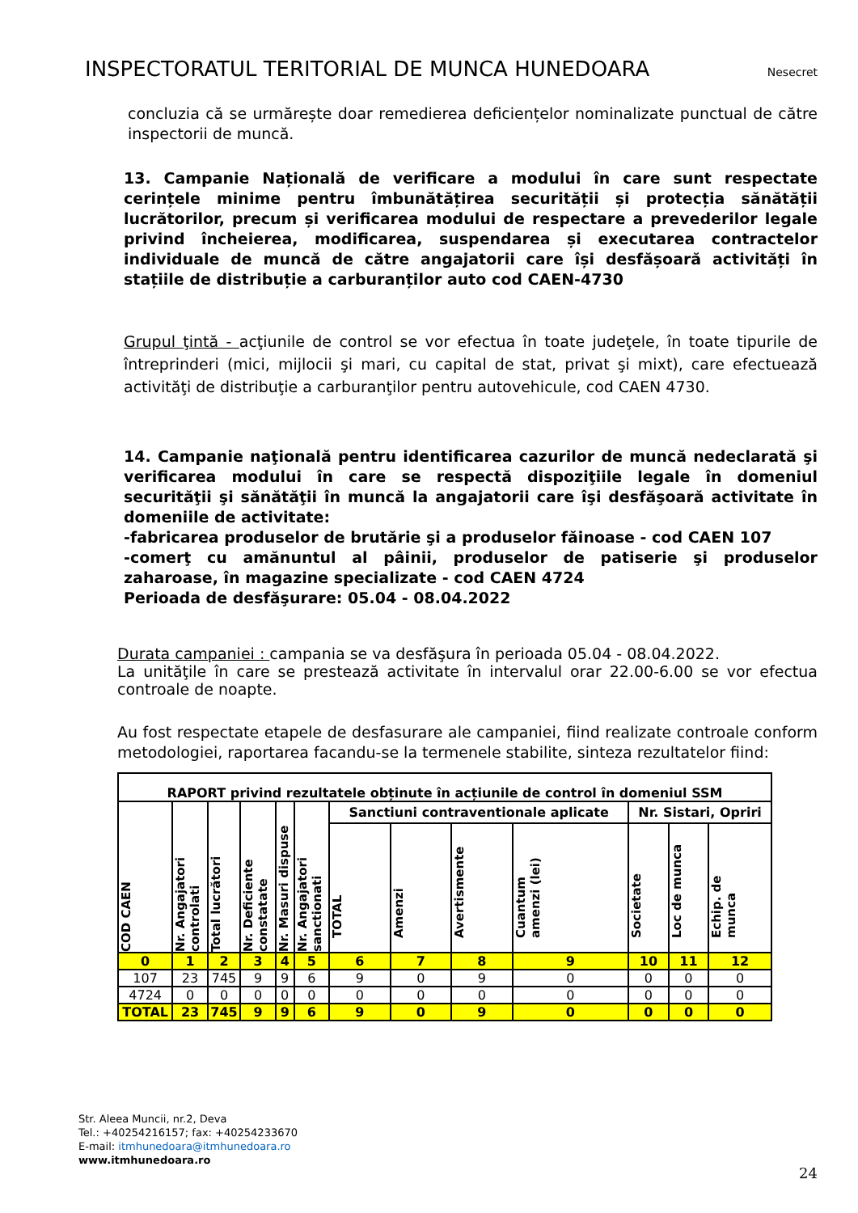INSPECTORATUL TERITORIAL DE MUNCA HUNEDOARA Nesecret
concluzia că se urmărește doar remedierea deficiențelor nominalizate punctual de către inspectorii de muncă.
13. Campanie Națională de verificare a modului în care sunt respectate cerințele minime pentru îmbunătățirea securității și protecția sănătății lucrătorilor, precum și verificarea modului de respectare a prevederilor legale privind încheierea, modificarea, suspendarea și executarea contractelor individuale de muncă de către angajatorii care își desfășoară activități în stațiile de distribuție a carburanților auto cod CAEN-4730
Grupul ţintă - acţiunile de control se vor efectua în toate judeţele, în toate tipurile de întreprinderi (mici, mijlocii şi mari, cu capital de stat, privat şi mixt), care efectuează activităţi de distribuţie a carburanţilor pentru autovehicule, cod CAEN 4730.
14. Campanie naţională pentru identificarea cazurilor de muncă nedeclarată şi verificarea modului în care se respectă dispoziţiile legale în domeniul securităţii şi sănătăţii în muncă la angajatorii care îşi desfăşoară activitate în domeniile de activitate:
-fabricarea produselor de brutărie şi a produselor făinoase - cod CAEN 107
-comerţ cu amănuntul al pâinii, produselor de patiserie şi produselor zaharoase, în magazine specializate - cod CAEN 4724
Perioada de desfăşurare: 05.04 - 08.04.2022
Durata campaniei : campania se va desfăşura în perioada 05.04 - 08.04.2022.
La unităţile în care se prestează activitate în intervalul orar 22.00-6.00 se vor efectua controale de noapte.
Au fost respectate etapele de desfasurare ale campaniei, fiind realizate controale conform metodologiei, raportarea facandu-se la termenele stabilite, sinteza rezultatelor fiind:
| RAPORT privind rezultatele obținute în acțiunile de control în domeniul SSM | | | | | | | | | | | | |
| --- | --- | --- | --- | --- | --- | --- | --- | --- | --- | --- | --- | --- |
| COD CAEN | Nr. Angajatori controlati | Total lucrători | Nr. Deficiente constatate | Nr. Masuri dispuse | Nr. Angajatori sanctionati | Sanctiuni contraventionale aplicate | | | | Nr. Sistari, Opriri | | |
| | | | | | | TOTAL | Amenzi | Avertismente | Cuantum amenzi (lei) | Societate | Loc de munca | Echip. de munca |
| 0 | 1 | 2 | 3 | 4 | 5 | 6 | 7 | 8 | 9 | 10 | 11 | 12 |
| 107 | 23 | 745 | 9 | 9 | 6 | 9 | 0 | 9 | 0 | 0 | 0 | 0 |
| 4724 | 0 | 0 | 0 | 0 | 0 | 0 | 0 | 0 | 0 | 0 | 0 | 0 |
| TOTAL | 23 | 745 | 9 | 9 | 6 | 9 | 0 | 9 | 0 | 0 | 0 | 0 |
Str. Aleea Muncii, nr.2, Deva
Tel.: +40254216157; fax: +40254233670
E-mail: itmhunedoara@itmhunedoara.ro
www.itmhunedoara.ro
24